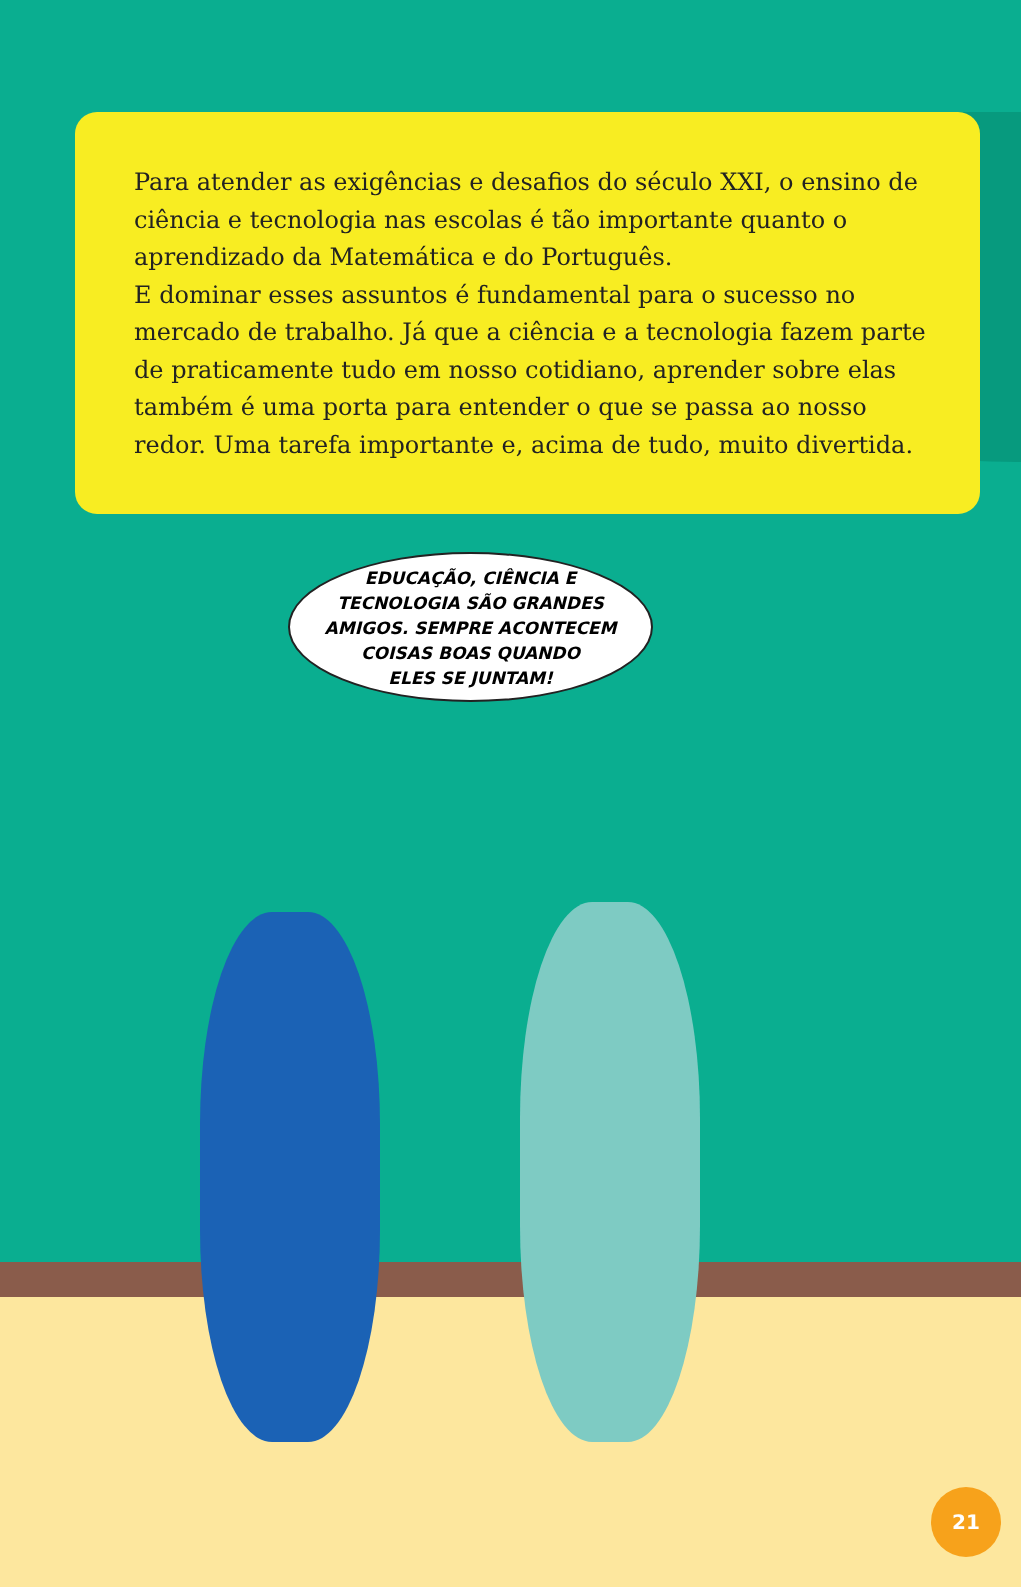Para atender as exigências e desafios do século XXI, o ensino de ciência e tecnologia nas escolas é tão importante quanto o aprendizado da Matemática e do Português.
E dominar esses assuntos é fundamental para o sucesso no mercado de trabalho. Já que a ciência e a tecnologia fazem parte de praticamente tudo em nosso cotidiano, aprender sobre elas também é uma porta para entender o que se passa ao nosso redor. Uma tarefa importante e, acima de tudo, muito divertida.
EDUCAÇÃO, CIÊNCIA E
TECNOLOGIA SÃO GRANDES
AMIGOS. SEMPRE ACONTECEM
COISAS BOAS QUANDO
ELES SE JUNTAM!
21